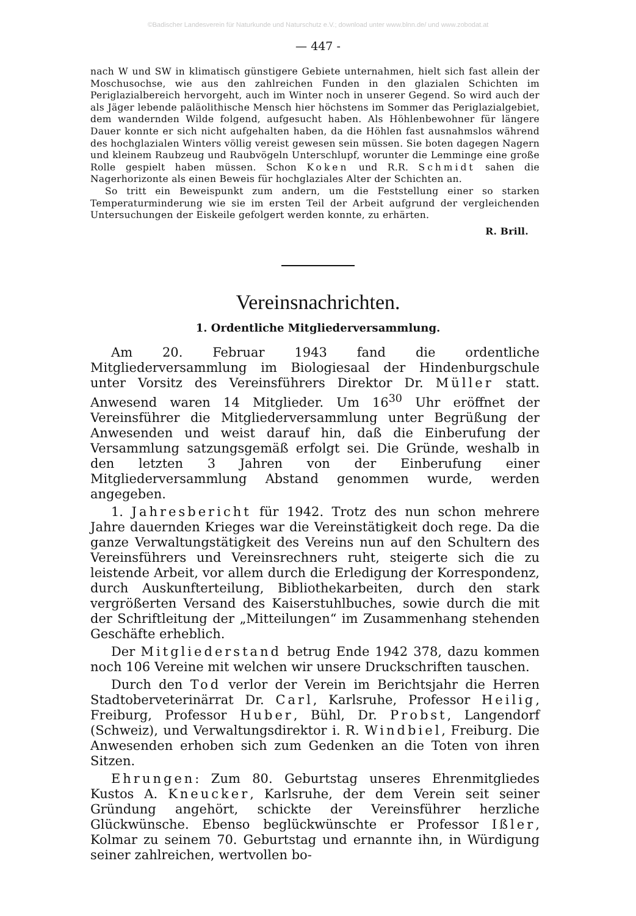©Badischer Landesverein für Naturkunde und Naturschutz e.V.; download unter www.blnn.de/ und www.zobodat.at
— 447 -
nach W und SW in klimatisch günstigere Gebiete unternahmen, hielt sich fast allein der Moschusochse, wie aus den zahlreichen Funden in den glazialen Schichten im Periglazialbereich hervorgeht, auch im Winter noch in unserer Gegend. So wird auch der als Jäger lebende paläolithische Mensch hier höchstens im Sommer das Periglazialgebiet, dem wandernden Wilde folgend, aufgesucht haben. Als Höhlenbewohner für längere Dauer konnte er sich nicht aufgehalten haben, da die Höhlen fast ausnahmslos während des hochglazialen Winters völlig vereist gewesen sein müssen. Sie boten dagegen Nagern und kleinem Raubzeug und Raubvögeln Unterschlupf, worunter die Lemminge eine große Rolle gespielt haben müssen. Schon Koken und R.R. Schmidt sahen die Nagerhorizonte als einen Beweis für hochglaziales Alter der Schichten an.
So tritt ein Beweispunkt zum andern, um die Feststellung einer so starken Temperaturminderung wie sie im ersten Teil der Arbeit aufgrund der vergleichenden Untersuchungen der Eiskeile gefolgert werden konnte, zu erhärten.
R. Brill.
Vereinsnachrichten.
1. Ordentliche Mitgliederversammlung.
Am 20. Februar 1943 fand die ordentliche Mitgliederversammlung im Biologiesaal der Hindenburgschule unter Vorsitz des Vereinsführers Direktor Dr. Müller statt. Anwesend waren 14 Mitglieder. Um 16<sup>30</sup> Uhr eröffnet der Vereinsführer die Mitgliederversammlung unter Begrüßung der Anwesenden und weist darauf hin, daß die Einberufung der Versammlung satzungsgemäß erfolgt sei. Die Gründe, weshalb in den letzten 3 Jahren von der Einberufung einer Mitgliederversammlung Abstand genommen wurde, werden angegeben.
1. Jahresbericht für 1942. Trotz des nun schon mehrere Jahre dauernden Krieges war die Vereinstätigkeit doch rege. Da die ganze Verwaltungstätigkeit des Vereins nun auf den Schultern des Vereinsführers und Vereinsrechners ruht, steigerte sich die zu leistende Arbeit, vor allem durch die Erledigung der Korrespondenz, durch Auskunfterteilung, Bibliothekarbeiten, durch den stark vergrößerten Versand des Kaiserstuhlbuches, sowie durch die mit der Schriftleitung der „Mitteilungen“ im Zusammenhang stehenden Geschäfte erheblich.
Der Mitgliederstand betrug Ende 1942 378, dazu kommen noch 106 Vereine mit welchen wir unsere Druckschriften tauschen.
Durch den Tod verlor der Verein im Berichtsjahr die Herren Stadtoberveterinärrat Dr. Carl, Karlsruhe, Professor Heilig, Freiburg, Professor Huber, Bühl, Dr. Probst, Langendorf (Schweiz), und Verwaltungsdirektor i. R. Windbiel, Freiburg. Die Anwesenden erhoben sich zum Gedenken an die Toten von ihren Sitzen.
Ehrungen: Zum 80. Geburtstag unseres Ehrenmitgliedes Kustos A. Kneucker, Karlsruhe, der dem Verein seit seiner Gründung angehört, schickte der Vereinsführer herzliche Glückwünsche. Ebenso beglückwünschte er Professor Ißler, Kolmar zu seinem 70. Geburtstag und ernannte ihn, in Würdigung seiner zahlreichen, wertvollen bo-